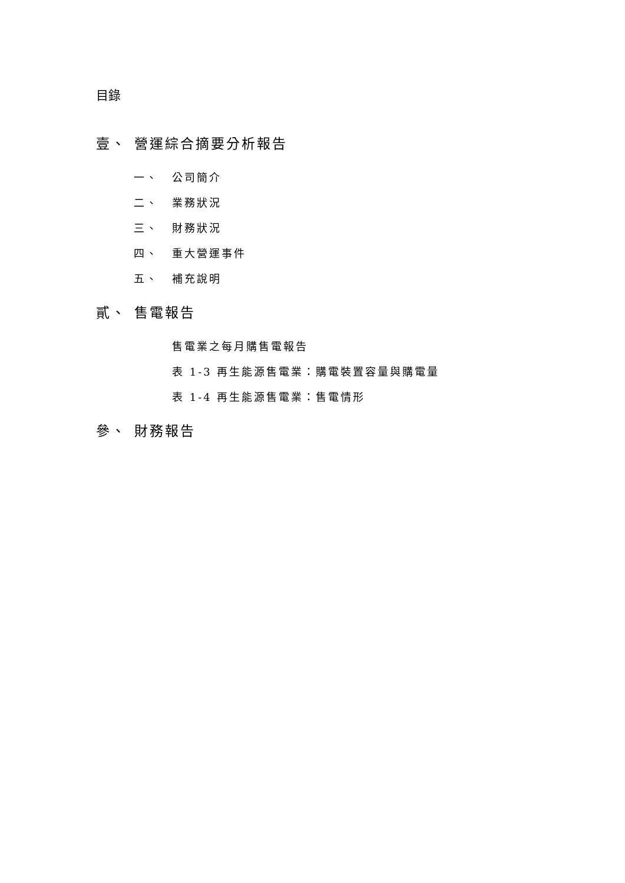目錄
壹、 營運綜合摘要分析報告
一、 公司簡介
二、 業務狀況
三、 財務狀況
四、 重大營運事件
五、 補充說明
貳、 售電報告
售電業之每月購售電報告
表 1-3 再生能源售電業：購電裝置容量與購電量
表 1-4 再生能源售電業：售電情形
參、 財務報告